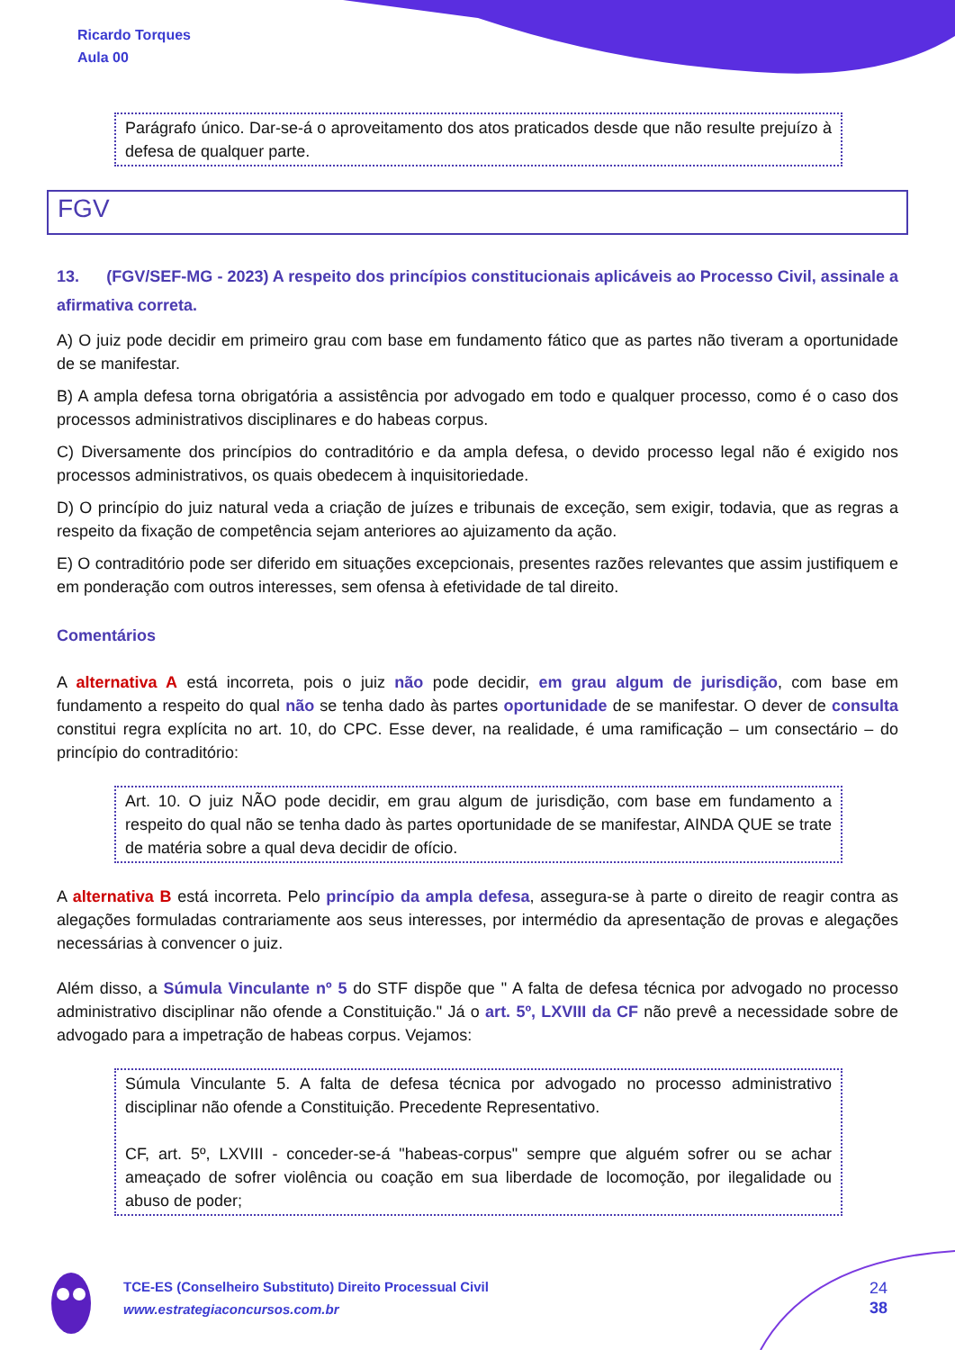Ricardo Torques
Aula 00
Parágrafo único. Dar-se-á o aproveitamento dos atos praticados desde que não resulte prejuízo à defesa de qualquer parte.
FGV
13. (FGV/SEF-MG - 2023) A respeito dos princípios constitucionais aplicáveis ao Processo Civil, assinale a afirmativa correta.
A) O juiz pode decidir em primeiro grau com base em fundamento fático que as partes não tiveram a oportunidade de se manifestar.
B) A ampla defesa torna obrigatória a assistência por advogado em todo e qualquer processo, como é o caso dos processos administrativos disciplinares e do habeas corpus.
C) Diversamente dos princípios do contraditório e da ampla defesa, o devido processo legal não é exigido nos processos administrativos, os quais obedecem à inquisitoriedade.
D) O princípio do juiz natural veda a criação de juízes e tribunais de exceção, sem exigir, todavia, que as regras a respeito da fixação de competência sejam anteriores ao ajuizamento da ação.
E) O contraditório pode ser diferido em situações excepcionais, presentes razões relevantes que assim justifiquem e em ponderação com outros interesses, sem ofensa à efetividade de tal direito.
Comentários
A alternativa A está incorreta, pois o juiz não pode decidir, em grau algum de jurisdição, com base em fundamento a respeito do qual não se tenha dado às partes oportunidade de se manifestar. O dever de consulta constitui regra explícita no art. 10, do CPC. Esse dever, na realidade, é uma ramificação – um consectário – do princípio do contraditório:
Art. 10. O juiz NÃO pode decidir, em grau algum de jurisdição, com base em fundamento a respeito do qual não se tenha dado às partes oportunidade de se manifestar, AINDA QUE se trate de matéria sobre a qual deva decidir de ofício.
A alternativa B está incorreta. Pelo princípio da ampla defesa, assegura-se à parte o direito de reagir contra as alegações formuladas contrariamente aos seus interesses, por intermédio da apresentação de provas e alegações necessárias à convencer o juiz.
Além disso, a Súmula Vinculante nº 5 do STF dispõe que " A falta de defesa técnica por advogado no processo administrativo disciplinar não ofende a Constituição." Já o art. 5º, LXVIII da CF não prevê a necessidade sobre de advogado para a impetração de habeas corpus. Vejamos:
Súmula Vinculante 5. A falta de defesa técnica por advogado no processo administrativo disciplinar não ofende a Constituição. Precedente Representativo.
CF, art. 5º, LXVIII - conceder-se-á "habeas-corpus" sempre que alguém sofrer ou se achar ameaçado de sofrer violência ou coação em sua liberdade de locomoção, por ilegalidade ou abuso de poder;
TCE-ES (Conselheiro Substituto) Direito Processual Civil
www.estrategiaconcursos.com.br
24
38